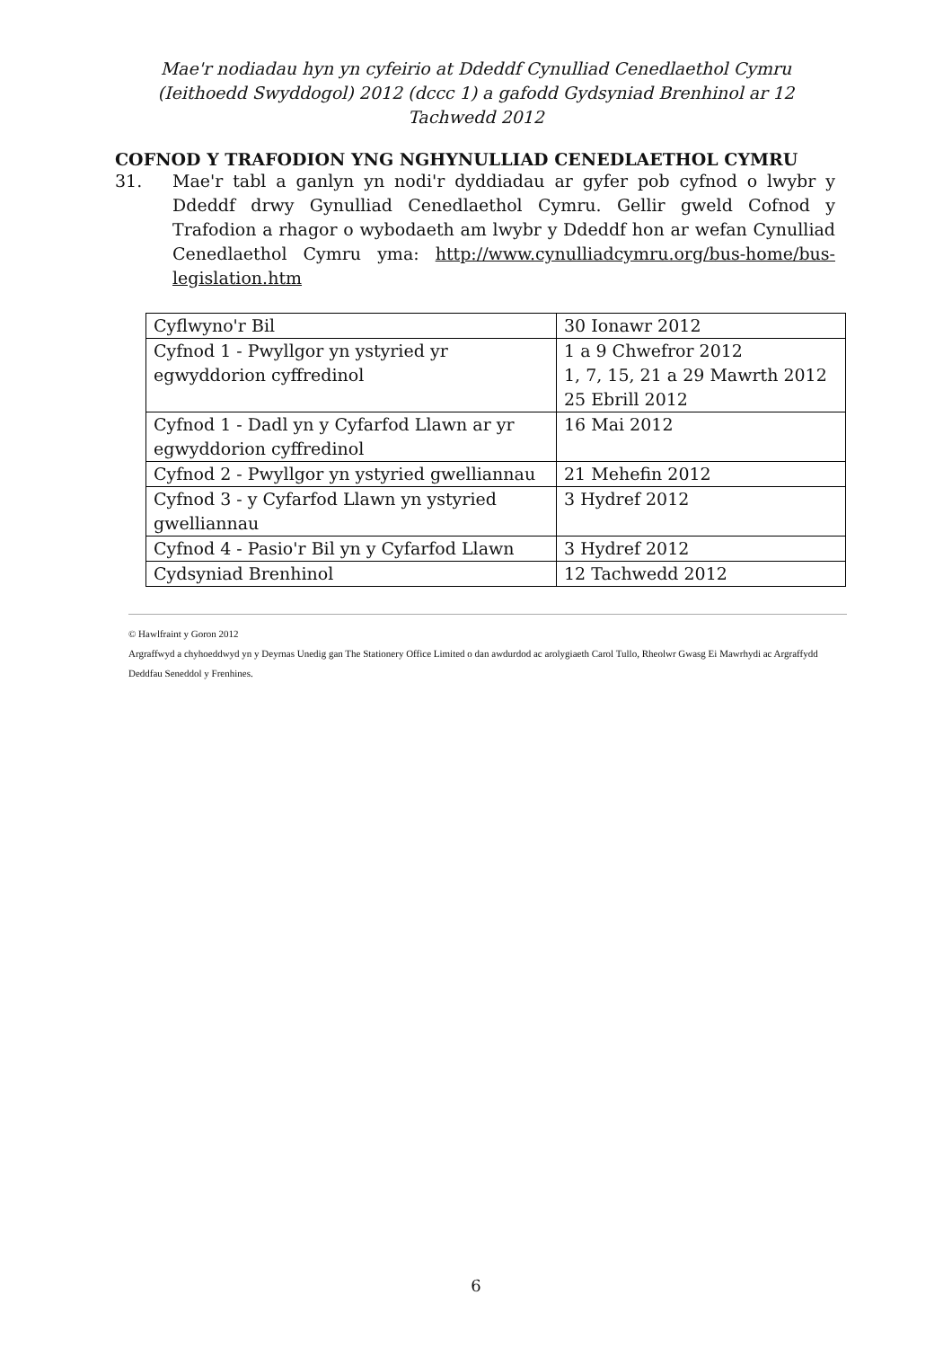Mae'r nodiadau hyn yn cyfeirio at Ddeddf Cynulliad Cenedlaethol Cymru (Ieithoedd Swyddogol) 2012 (dccc 1) a gafodd Gydsyniad Brenhinol ar 12 Tachwedd 2012
COFNOD Y TRAFODION YNG NGHYNULLIAD CENEDLAETHOL CYMRU
31. Mae'r tabl a ganlyn yn nodi'r dyddiadau ar gyfer pob cyfnod o lwybr y Ddeddf drwy Gynulliad Cenedlaethol Cymru. Gellir gweld Cofnod y Trafodion a rhagor o wybodaeth am lwybr y Ddeddf hon ar wefan Cynulliad Cenedlaethol Cymru yma: http://www.cynulliadcymru.org/bus-home/bus-legislation.htm
| Cyflwyno'r Bil | 30 Ionawr 2012 |
| Cyfnod 1 - Pwyllgor yn ystyried yr egwyddorion cyffredinol | 1 a 9 Chwefror 2012 1, 7, 15, 21 a 29 Mawrth 2012 25 Ebrill 2012 |
| Cyfnod 1 - Dadl yn y Cyfarfod Llawn ar yr egwyddorion cyffredinol | 16 Mai 2012 |
| Cyfnod 2 - Pwyllgor yn ystyried gwelliannau | 21 Mehefin 2012 |
| Cyfnod 3 - y Cyfarfod Llawn yn ystyried gwelliannau | 3 Hydref 2012 |
| Cyfnod 4 - Pasio'r Bil yn y Cyfarfod Llawn | 3 Hydref 2012 |
| Cydsyniad Brenhinol | 12 Tachwedd 2012 |
© Hawlfraint y Goron 2012
Argraffwyd a chyhoeddwyd yn y Deyrnas Unedig gan The Stationery Office Limited o dan awdurdod ac arolygiaeth Carol Tullo, Rheolwr Gwasg Ei Mawrhydi ac Argraffydd Deddfau Seneddol y Frenhines.
6